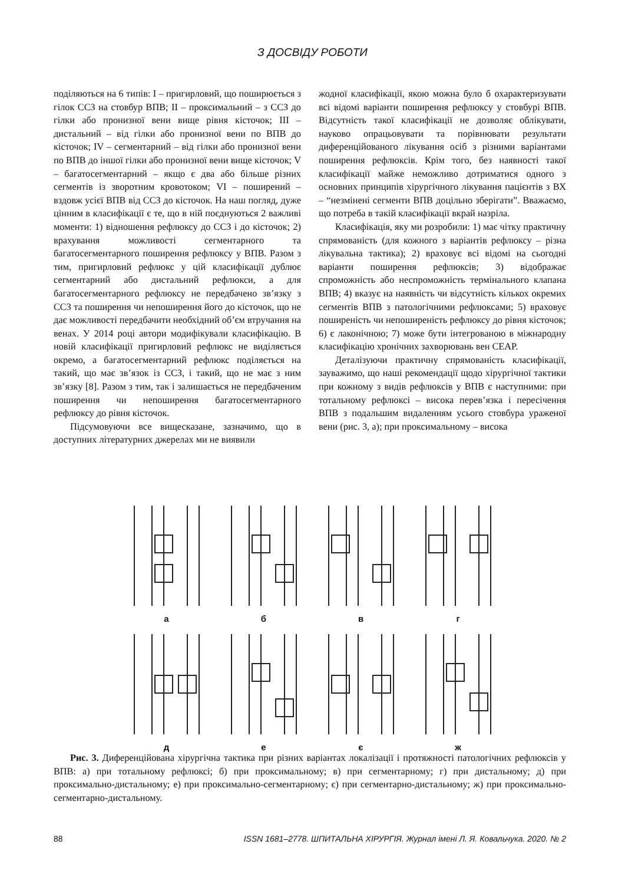З ДОСВІДУ РОБОТИ
поділяються на 6 типів: I – пригирловий, що поширюється з гілок ССЗ на стовбур ВПВ; II – проксимальний – з ССЗ до гілки або пронизної вени вище рівня кісточок; III – дистальний – від гілки або пронизної вени по ВПВ до кісточок; IV – сегментарний – від гілки або пронизної вени по ВПВ до іншої гілки або пронизної вени вище кісточок; V – багатосегментарний – якщо є два або більше різних сегментів із зворотним кровотоком; VI – поширений – вздовж усієї ВПВ від ССЗ до кісточок. На наш погляд, дуже цінним в класифікації є те, що в ній поєднуються 2 важливі моменти: 1) відношення рефлюксу до ССЗ і до кісточок; 2) врахування можливості сегментарного та багатосегментарного поширення рефлюксу у ВПВ. Разом з тим, пригирловий рефлюкс у цій класифікації дублює сегментарний або дистальний рефлюкси, а для багатосегментарного рефлюксу не передбачено зв’язку з ССЗ та поширення чи непоширення його до кісточок, що не дає можливості передбачити необхідний об’єм втручання на венах. У 2014 році автори модифікували класифікацію. В новій класифікації пригирловий рефлюкс не виділяється окремо, а багатосегментарний рефлюкс поділяється на такий, що має зв’язок із ССЗ, і такий, що не має з ним зв’язку [8]. Разом з тим, так і залишається не передбаченим поширення чи непоширення багатосегментарного рефлюксу до рівня кісточок.
Підсумовуючи все вищесказане, зазначимо, що в доступних літературних джерелах ми не виявили
жодної класифікації, якою можна було б охарактеризувати всі відомі варіанти поширення рефлюксу у стовбурі ВПВ. Відсутність такої класифікації не дозволяє облікувати, науково опрацьовувати та порівнювати результати диференційованого лікування осіб з різними варіантами поширення рефлюксів. Крім того, без наявності такої класифікації майже неможливо дотриматися одного з основних принципів хірургічного лікування пацієнтів з ВХ – “незмінені сегменти ВПВ доцільно зберігати”. Вважаємо, що потреба в такій класифікації вкрай назріла.
Класифікація, яку ми розробили: 1) має чітку практичну спрямованість (для кожного з варіантів рефлюксу – різна лікувальна тактика); 2) враховує всі відомі на сьогодні варіанти поширення рефлюксів; 3) відображає спроможність або неспроможність термінального клапана ВПВ; 4) вказує на наявність чи відсутність кількох окремих сегментів ВПВ з патологічними рефлюксами; 5) враховує поширеність чи непоширеність рефлюксу до рівня кісточок; 6) є лаконічною; 7) може бути інтегрованою в міжнародну класифікацію хронічних захворювань вен CEAP.
Деталізуючи практичну спрямованість класифікації, зауважимо, що наші рекомендації щодо хірургічної тактики при кожному з видів рефлюксів у ВПВ є наступними: при тотальному рефлюксі – висока перев’язка і пересічення ВПВ з подальшим видаленням усього стовбура ураженої вени (рис. 3, а); при проксимальному – висока
а
б
в
г
д
е
є
ж
Рис. 3. Диференційована хірургічна тактика при різних варіантах локалізації і протяжності патологічних рефлюксів у ВПВ: а) при тотальному рефлюксі; б) при проксимальному; в) при сегментарному; г) при дистальному; д) при проксимально-дистальному; е) при проксимально-сегментарному; є) при сегментарно-дистальному; ж) при проксимально-сегментарно-дистальному.
88 ISSN 1681–2778. ШПИТАЛЬНА ХІРУРГІЯ. Журнал імені Л. Я. Ковальчука. 2020. № 2